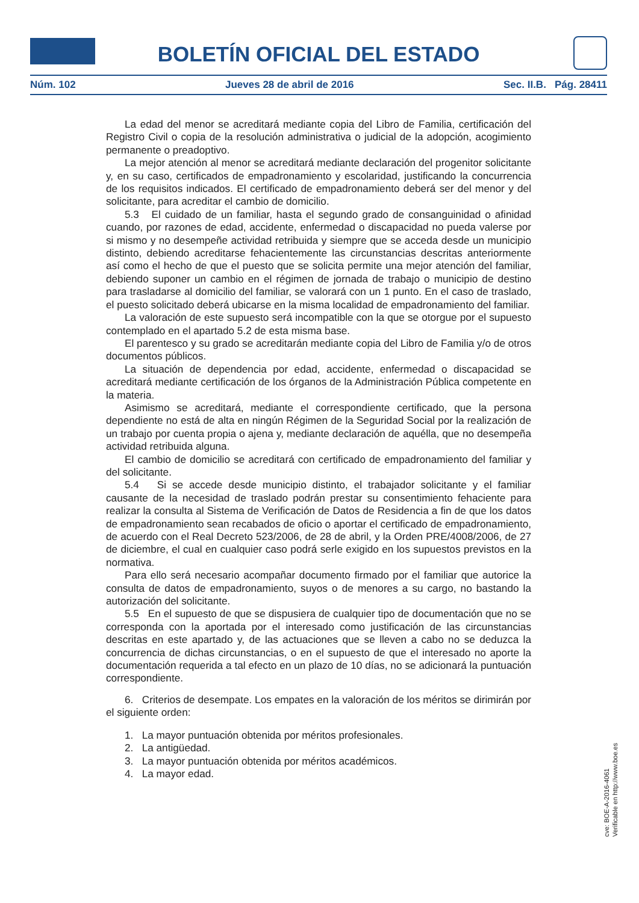BOLETÍN OFICIAL DEL ESTADO
Núm. 102 Jueves 28 de abril de 2016 Sec. II.B. Pág. 28411
La edad del menor se acreditará mediante copia del Libro de Familia, certificación del Registro Civil o copia de la resolución administrativa o judicial de la adopción, acogimiento permanente o preadoptivo.
La mejor atención al menor se acreditará mediante declaración del progenitor solicitante y, en su caso, certificados de empadronamiento y escolaridad, justificando la concurrencia de los requisitos indicados. El certificado de empadronamiento deberá ser del menor y del solicitante, para acreditar el cambio de domicilio.
5.3 El cuidado de un familiar, hasta el segundo grado de consanguinidad o afinidad cuando, por razones de edad, accidente, enfermedad o discapacidad no pueda valerse por si mismo y no desempeñe actividad retribuida y siempre que se acceda desde un municipio distinto, debiendo acreditarse fehacientemente las circunstancias descritas anteriormente así como el hecho de que el puesto que se solicita permite una mejor atención del familiar, debiendo suponer un cambio en el régimen de jornada de trabajo o municipio de destino para trasladarse al domicilio del familiar, se valorará con un 1 punto. En el caso de traslado, el puesto solicitado deberá ubicarse en la misma localidad de empadronamiento del familiar.
La valoración de este supuesto será incompatible con la que se otorgue por el supuesto contemplado en el apartado 5.2 de esta misma base.
El parentesco y su grado se acreditarán mediante copia del Libro de Familia y/o de otros documentos públicos.
La situación de dependencia por edad, accidente, enfermedad o discapacidad se acreditará mediante certificación de los órganos de la Administración Pública competente en la materia.
Asimismo se acreditará, mediante el correspondiente certificado, que la persona dependiente no está de alta en ningún Régimen de la Seguridad Social por la realización de un trabajo por cuenta propia o ajena y, mediante declaración de aquélla, que no desempeña actividad retribuida alguna.
El cambio de domicilio se acreditará con certificado de empadronamiento del familiar y del solicitante.
5.4 Si se accede desde municipio distinto, el trabajador solicitante y el familiar causante de la necesidad de traslado podrán prestar su consentimiento fehaciente para realizar la consulta al Sistema de Verificación de Datos de Residencia a fin de que los datos de empadronamiento sean recabados de oficio o aportar el certificado de empadronamiento, de acuerdo con el Real Decreto 523/2006, de 28 de abril, y la Orden PRE/4008/2006, de 27 de diciembre, el cual en cualquier caso podrá serle exigido en los supuestos previstos en la normativa.
Para ello será necesario acompañar documento firmado por el familiar que autorice la consulta de datos de empadronamiento, suyos o de menores a su cargo, no bastando la autorización del solicitante.
5.5 En el supuesto de que se dispusiera de cualquier tipo de documentación que no se corresponda con la aportada por el interesado como justificación de las circunstancias descritas en este apartado y, de las actuaciones que se lleven a cabo no se deduzca la concurrencia de dichas circunstancias, o en el supuesto de que el interesado no aporte la documentación requerida a tal efecto en un plazo de 10 días, no se adicionará la puntuación correspondiente.
6. Criterios de desempate. Los empates en la valoración de los méritos se dirimirán por el siguiente orden:
1. La mayor puntuación obtenida por méritos profesionales.
2. La antigüedad.
3. La mayor puntuación obtenida por méritos académicos.
4. La mayor edad.
cve: BOE-A-2016-4061
Verificable en http://www.boe.es